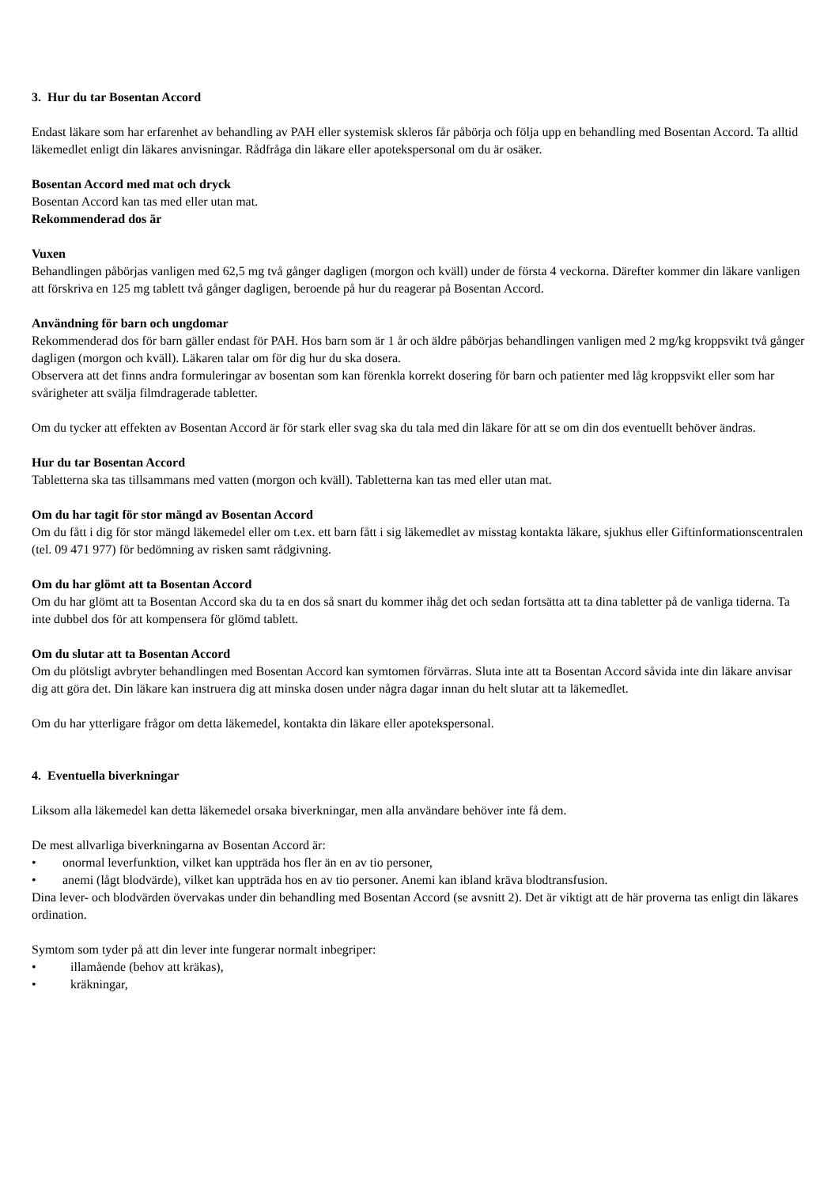3. Hur du tar Bosentan Accord
Endast läkare som har erfarenhet av behandling av PAH eller systemisk skleros får påbörja och följa upp en behandling med Bosentan Accord. Ta alltid läkemedlet enligt din läkares anvisningar. Rådfråga din läkare eller apotekspersonal om du är osäker.
Bosentan Accord med mat och dryck
Bosentan Accord kan tas med eller utan mat.
Rekommenderad dos är
Vuxen
Behandlingen påbörjas vanligen med 62,5 mg två gånger dagligen (morgon och kväll) under de första 4 veckorna. Därefter kommer din läkare vanligen att förskriva en 125 mg tablett två gånger dagligen, beroende på hur du reagerar på Bosentan Accord.
Användning för barn och ungdomar
Rekommenderad dos för barn gäller endast för PAH. Hos barn som är 1 år och äldre påbörjas behandlingen vanligen med 2 mg/kg kroppsvikt två gånger dagligen (morgon och kväll). Läkaren talar om för dig hur du ska dosera.
Observera att det finns andra formuleringar av bosentan som kan förenkla korrekt dosering för barn och patienter med låg kroppsvikt eller som har svårigheter att svälja filmdragerade tabletter.
Om du tycker att effekten av Bosentan Accord är för stark eller svag ska du tala med din läkare för att se om din dos eventuellt behöver ändras.
Hur du tar Bosentan Accord
Tabletterna ska tas tillsammans med vatten (morgon och kväll). Tabletterna kan tas med eller utan mat.
Om du har tagit för stor mängd av Bosentan Accord
Om du fått i dig för stor mängd läkemedel eller om t.ex. ett barn fått i sig läkemedlet av misstag kontakta läkare, sjukhus eller Giftinformationscentralen (tel. 09 471 977) för bedömning av risken samt rådgivning.
Om du har glömt att ta Bosentan Accord
Om du har glömt att ta Bosentan Accord ska du ta en dos så snart du kommer ihåg det och sedan fortsätta att ta dina tabletter på de vanliga tiderna. Ta inte dubbel dos för att kompensera för glömd tablett.
Om du slutar att ta Bosentan Accord
Om du plötsligt avbryter behandlingen med Bosentan Accord kan symtomen förvärras. Sluta inte att ta Bosentan Accord såvida inte din läkare anvisar dig att göra det. Din läkare kan instruera dig att minska dosen under några dagar innan du helt slutar att ta läkemedlet.
Om du har ytterligare frågor om detta läkemedel, kontakta din läkare eller apotekspersonal.
4. Eventuella biverkningar
Liksom alla läkemedel kan detta läkemedel orsaka biverkningar, men alla användare behöver inte få dem.
De mest allvarliga biverkningarna av Bosentan Accord är:
• onormal leverfunktion, vilket kan uppträda hos fler än en av tio personer,
• anemi (lågt blodvärde), vilket kan uppträda hos en av tio personer. Anemi kan ibland kräva blodtransfusion.
Dina lever- och blodvärden övervakas under din behandling med Bosentan Accord (se avsnitt 2). Det är viktigt att de här proverna tas enligt din läkares ordination.
Symtom som tyder på att din lever inte fungerar normalt inbegriper:
• illamående (behov att kräkas),
• kräkningar,